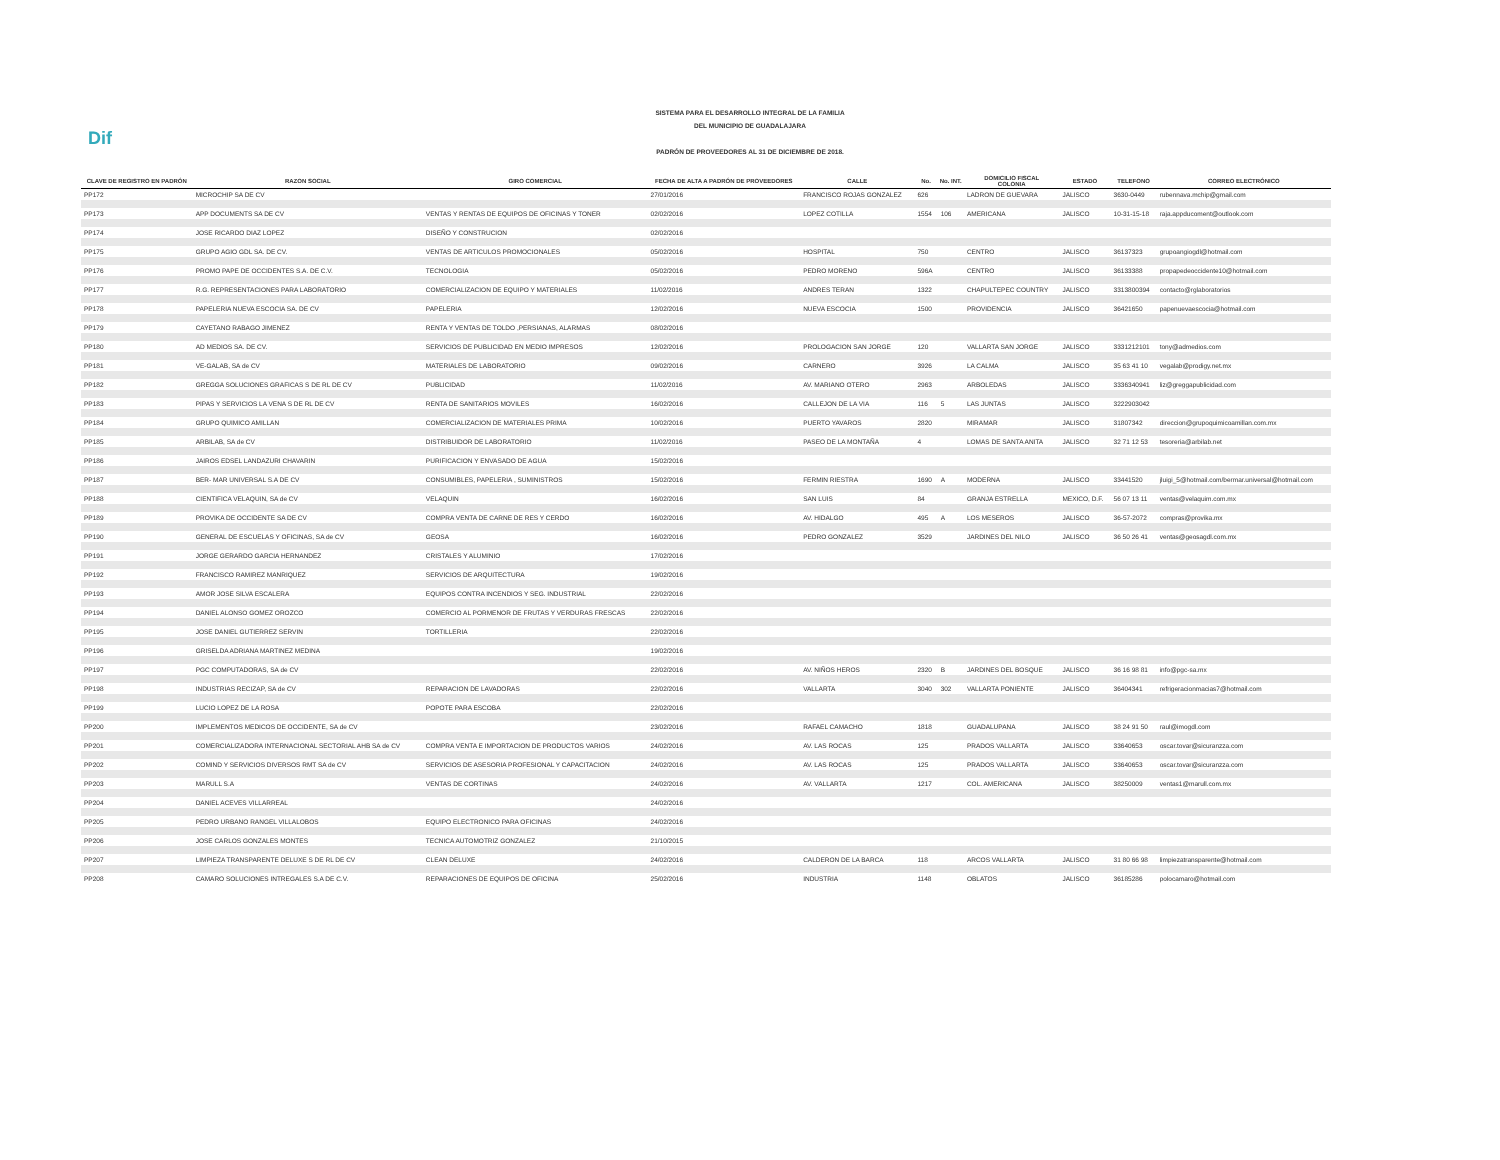Dif
SISTEMA PARA EL DESARROLLO INTEGRAL DE LA FAMILIA
DEL MUNICIPIO DE GUADALAJARA
PADRÓN DE PROVEEDORES AL 31 DE DICIEMBRE DE 2018.
| CLAVE DE REGISTRO EN PADRÓN | RAZON SOCIAL | GIRO COMERCIAL | FECHA DE ALTA A PADRÓN DE PROVEEDORES | CALLE | No. | No. INT. | DOMICILIO FISCAL COLONIA | ESTADO | TELEFONO | CORREO ELECTRÓNICO |
| --- | --- | --- | --- | --- | --- | --- | --- | --- | --- | --- |
| PP172 | MICROCHIP SA DE CV | | 27/01/2016 | FRANCISCO ROJAS GONZALEZ | 626 | | LADRON DE GUEVARA | JALISCO | 3630-0449 | rubennava.mchip@gmail.com |
| PP173 | APP DOCUMENTS SA DE CV | VENTAS Y RENTAS DE EQUIPOS DE OFICINAS Y TONER | 02/02/2016 | LOPEZ COTILLA | 1554 | 106 | AMERICANA | JALISCO | 10-31-15-18 | raja.appducoment@outlook.com |
| PP174 | JOSE RICARDO DIAZ LOPEZ | DISEÑO Y CONSTRUCION | 02/02/2016 | | | | | | | |
| PP175 | GRUPO AGIO GDL SA. DE CV. | VENTAS DE ARTICULOS PROMOCIONALES | 05/02/2016 | HOSPITAL | 750 | | CENTRO | JALISCO | 36137323 | grupoangiogdl@hotmail.com |
| PP176 | PROMO PAPE DE OCCIDENTES S.A. DE C.V. | TECNOLOGIA | 05/02/2016 | PEDRO MORENO | 596A | | CENTRO | JALISCO | 36133388 | propapedeoccidente10@hotmail.com |
| PP177 | R.G. REPRESENTACIONES PARA LABORATORIO | COMERCIALIZACION DE EQUIPO Y MATERIALES | 11/02/2016 | ANDRES TERAN | 1322 | | CHAPULTEPEC COUNTRY | JALISCO | 3313800394 | contacto@rglaboratorios |
| PP178 | PAPELERIA NUEVA ESCOCIA SA. DE CV | PAPELERIA | 12/02/2016 | NUEVA ESCOCIA | 1500 | | PROVIDENCIA | JALISCO | 36421650 | papenuevaescocia@hotmail.com |
| PP179 | CAYETANO RABAGO JIMENEZ | RENTA Y VENTAS DE TOLDO ,PERSIANAS, ALARMAS | 08/02/2016 | | | | | | | |
| PP180 | AD MEDIOS SA. DE CV. | SERVICIOS DE PUBLICIDAD EN MEDIO IMPRESOS | 12/02/2016 | PROLOGACION SAN JORGE | 120 | | VALLARTA SAN JORGE | JALISCO | 3331212101 | tony@admedios.com |
| PP181 | VE-GALAB, SA de CV | MATERIALES DE LABORATORIO | 09/02/2016 | CARNERO | 3926 | | LA CALMA | JALISCO | 35 63 41 10 | vegalab@prodigy.net.mx |
| PP182 | GREGGA SOLUCIONES GRAFICAS S DE RL DE CV | PUBLICIDAD | 11/02/2016 | AV. MARIANO OTERO | 2963 | | ARBOLEDAS | JALISCO | 3336340941 | liz@greggapublicidad.com |
| PP183 | PIPAS Y SERVICIOS LA VENA S DE RL DE CV | RENTA DE SANITARIOS MOVILES | 16/02/2016 | CALLEJON DE LA VIA | 116 | 5 | LAS JUNTAS | JALISCO | 3222903042 | |
| PP184 | GRUPO QUIMICO AMILLAN | COMERCIALIZACION DE MATERIALES PRIMA | 10/02/2016 | PUERTO YAVAROS | 2820 | | MIRAMAR | JALISCO | 31807342 | direccion@grupoquimicoamillan.com.mx |
| PP185 | ARBILAB, SA de CV | DISTRIBUIDOR DE LABORATORIO | 11/02/2016 | PASEO DE LA MONTAÑA | 4 | | LOMAS DE SANTA ANITA | JALISCO | 32 71 12 53 | tesoreria@arbilab.net |
| PP186 | JAIROS EDSEL LANDAZURI CHAVARIN | PURIFICACION Y ENVASADO DE AGUA | 15/02/2016 | | | | | | | |
| PP187 | BER- MAR UNIVERSAL S.A DE CV | CONSUMIBLES, PAPELERIA , SUMINISTROS | 15/02/2016 | FERMIN RIESTRA | 1690 | A | MODERNA | JALISCO | 33441520 | jluigi_5@hotmail.com/bermar.universal@hotmail.com |
| PP188 | CIENTIFICA VELAQUIN, SA de CV | VELAQUIN | 16/02/2016 | SAN LUIS | 84 | | GRANJA ESTRELLA | MEXICO, D.F. | 56 07 13 11 | ventas@velaquim.com.mx |
| PP189 | PROVIKA DE OCCIDENTE SA DE CV | COMPRA VENTA DE CARNE DE RES Y CERDO | 16/02/2016 | AV. HIDALGO | 495 | A | LOS MESEROS | JALISCO | 36-57-2072 | compras@provika.mx |
| PP190 | GENERAL DE ESCUELAS Y OFICINAS, SA de CV | GEOSA | 16/02/2016 | PEDRO GONZALEZ | 3529 | | JARDINES DEL NILO | JALISCO | 36 50 26 41 | ventas@geosagdl.com.mx |
| PP191 | JORGE GERARDO GARCIA HERNANDEZ | CRISTALES Y ALUMINIO | 17/02/2016 | | | | | | | |
| PP192 | FRANCISCO RAMIREZ MANRIQUEZ | SERVICIOS DE ARQUITECTURA | 19/02/2016 | | | | | | | |
| PP193 | AMOR JOSE SILVA ESCALERA | EQUIPOS CONTRA INCENDIOS Y SEG. INDUSTRIAL | 22/02/2016 | | | | | | | |
| PP194 | DANIEL ALONSO GOMEZ OROZCO | COMERCIO AL PORMENOR DE FRUTAS Y VERDURAS FRESCAS | 22/02/2016 | | | | | | | |
| PP195 | JOSE DANIEL GUTIERREZ SERVIN | TORTILLERIA | 22/02/2016 | | | | | | | |
| PP196 | GRISELDA ADRIANA MARTINEZ MEDINA | | 19/02/2016 | | | | | | | |
| PP197 | PGC COMPUTADORAS, SA de CV | | 22/02/2016 | AV. NIÑOS HEROS | 2320 | B | JARDINES DEL BOSQUE | JALISCO | 36 16 98 81 | info@pgc-sa.mx |
| PP198 | INDUSTRIAS RECIZAP, SA de CV | REPARACION DE LAVADORAS | 22/02/2016 | VALLARTA | 3040 | 302 | VALLARTA PONIENTE | JALISCO | 36404341 | refrigeracionmacias7@hotmail.com |
| PP199 | LUCIO LOPEZ DE LA ROSA | POPOTE PARA ESCOBA | 22/02/2016 | | | | | | | |
| PP200 | IMPLEMENTOS MEDICOS DE OCCIDENTE, SA de CV | | 23/02/2016 | RAFAEL CAMACHO | 1818 | | GUADALUPANA | JALISCO | 38 24 91 50 | raul@imogdl.com |
| PP201 | COMERCIALIZADORA INTERNACIONAL SECTORIAL AHB SA de CV | COMPRA VENTA E IMPORTACION DE PRODUCTOS VARIOS | 24/02/2016 | AV. LAS ROCAS | 125 | | PRADOS VALLARTA | JALISCO | 33640653 | oscar.tovar@sicuranzza.com |
| PP202 | COMIND Y SERVICIOS DIVERSOS RMT SA de CV | SERVICIOS DE ASESORIA PROFESIONAL Y CAPACITACION | 24/02/2016 | AV. LAS ROCAS | 125 | | PRADOS VALLARTA | JALISCO | 33640653 | oscar.tovar@sicuranzza.com |
| PP203 | MARULL S.A | VENTAS DE CORTINAS | 24/02/2016 | AV. VALLARTA | 1217 | | COL. AMERICANA | JALISCO | 38250009 | ventas1@marull.com.mx |
| PP204 | DANIEL ACEVES VILLARREAL | | 24/02/2016 | | | | | | | |
| PP205 | PEDRO URBANO RANGEL VILLALOBOS | EQUIPO ELECTRONICO PARA OFICINAS | 24/02/2016 | | | | | | | |
| PP206 | JOSE CARLOS GONZALES MONTES | TECNICA AUTOMOTRIZ GONZALEZ | 21/10/2015 | | | | | | | |
| PP207 | LIMPIEZA TRANSPARENTE DELUXE S DE RL DE CV | CLEAN DELUXE | 24/02/2016 | CALDERON DE LA BARCA | 118 | | ARCOS VALLARTA | JALISCO | 31 80 66 98 | limpiezatransparente@hotmail.com |
| PP208 | CAMARO SOLUCIONES INTREGALES S.A DE C.V. | REPARACIONES DE EQUIPOS DE OFICINA | 25/02/2016 | INDUSTRIA | 1148 | | OBLATOS | JALISCO | 36185286 | polocamaro@hotmail.com |